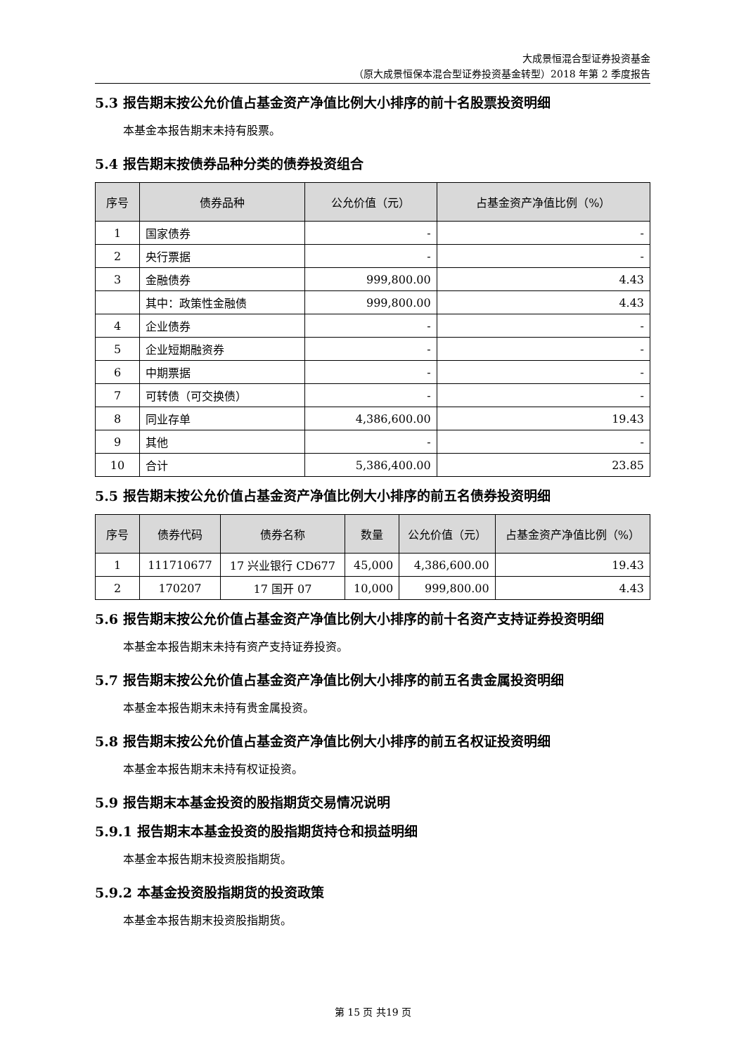大成景恒混合型证券投资基金
（原大成景恒保本混合型证券投资基金转型）2018 年第 2 季度报告
5.3 报告期末按公允价值占基金资产净值比例大小排序的前十名股票投资明细
本基金本报告期末未持有股票。
5.4 报告期末按债券品种分类的债券投资组合
| 序号 | 债券品种 | 公允价值（元） | 占基金资产净值比例（%） |
| --- | --- | --- | --- |
| 1 | 国家债券 | - | - |
| 2 | 央行票据 | - | - |
| 3 | 金融债券 | 999,800.00 | 4.43 |
| | 其中：政策性金融债 | 999,800.00 | 4.43 |
| 4 | 企业债券 | - | - |
| 5 | 企业短期融资券 | - | - |
| 6 | 中期票据 | - | - |
| 7 | 可转债（可交换债） | - | - |
| 8 | 同业存单 | 4,386,600.00 | 19.43 |
| 9 | 其他 | - | - |
| 10 | 合计 | 5,386,400.00 | 23.85 |
5.5 报告期末按公允价值占基金资产净值比例大小排序的前五名债券投资明细
| 序号 | 债券代码 | 债券名称 | 数量 | 公允价值（元） | 占基金资产净值比例（%） |
| --- | --- | --- | --- | --- | --- |
| 1 | 111710677 | 17 兴业银行 CD677 | 45,000 | 4,386,600.00 | 19.43 |
| 2 | 170207 | 17 国开 07 | 10,000 | 999,800.00 | 4.43 |
5.6 报告期末按公允价值占基金资产净值比例大小排序的前十名资产支持证券投资明细
本基金本报告期末未持有资产支持证券投资。
5.7 报告期末按公允价值占基金资产净值比例大小排序的前五名贵金属投资明细
本基金本报告期末未持有贵金属投资。
5.8 报告期末按公允价值占基金资产净值比例大小排序的前五名权证投资明细
本基金本报告期末未持有权证投资。
5.9 报告期末本基金投资的股指期货交易情况说明
5.9.1 报告期末本基金投资的股指期货持仓和损益明细
本基金本报告期末投资股指期货。
5.9.2 本基金投资股指期货的投资政策
本基金本报告期末投资股指期货。
第 15 页 共19 页